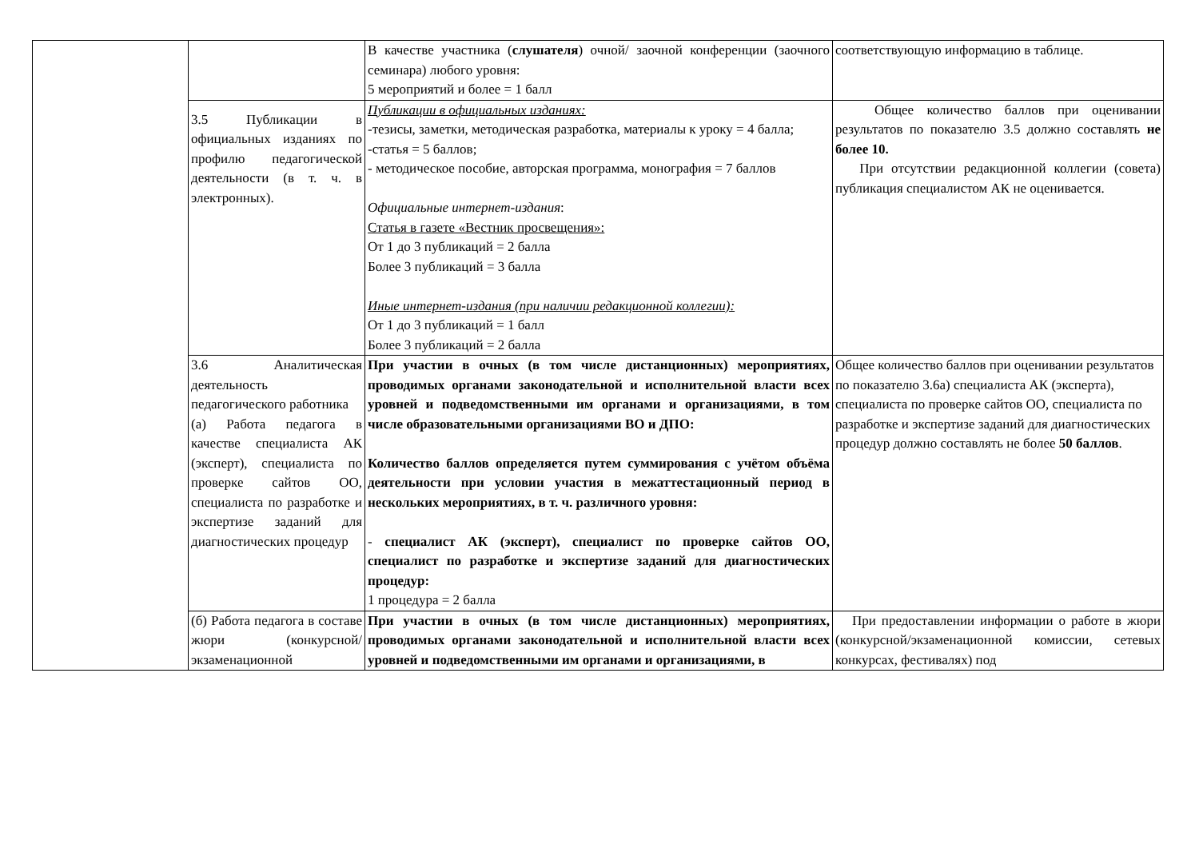| | | В качестве участника ( слушателя ) очной/ заочной конференции (заочного семинара) любого уровня: 5 мероприятий и более = 1 балл | соответствующую информацию в таблице. |
| | 3.5 Публикации в официальных изданиях по профилю педагогической деятельности (в т. ч. в электронных). | Публикации в официальных изданиях: -тезисы, заметки, методическая разработка, материалы к уроку = 4 балла; -статья = 5 баллов; - методическое пособие, авторская программа, монография = 7 баллов Официальные интернет-издания : Статья в газете «Вестник просвещения»: От 1 до 3 публикаций = 2 балла Более 3 публикаций = 3 балла Иные интернет-издания (при наличии редакционной коллегии): От 1 до 3 публикаций = 1 балл Более 3 публикаций = 2 балла | Общее количество баллов при оценивании результатов по показателю 3.5 должно составлять не более 10. При отсутствии редакционной коллегии (совета) публикация специалистом АК не оценивается. |
| | 3.6 Аналитическая деятельность педагогического работника (а) Работа педагога в качестве специалиста АК (эксперт), специалиста по проверке сайтов ОО, специалиста по разработке и экспертизе заданий для диагностических процедур | При участии в очных (в том числе дистанционных) мероприятиях, проводимых органами законодательной и исполнительной власти всех уровней и подведомственными им органами и организациями, в том числе образовательными организациями ВО и ДПО: Количество баллов определяется путем суммирования с учётом объёма деятельности при условии участия в межаттестационный период в нескольких мероприятиях, в т. ч. различного уровня: - специалист АК (эксперт), специалист по проверке сайтов ОО, специалист по разработке и экспертизе заданий для диагностических процедур: 1 процедура = 2 балла | Общее количество баллов при оценивании результатов по показателю 3.6а) специалиста АК (эксперта), специалиста по проверке сайтов ОО, специалиста по разработке и экспертизе заданий для диагностических процедур должно составлять не более 50 баллов . |
| | (б) Работа педагога в составе жюри (конкурсной/ экзаменационной | При участии в очных (в том числе дистанционных) мероприятиях, проводимых органами законодательной и исполнительной власти всех уровней и подведомственными им органами и организациями, в | При предоставлении информации о работе в жюри (конкурсной/экзаменационной комиссии, сетевых конкурсах, фестивалях) под |